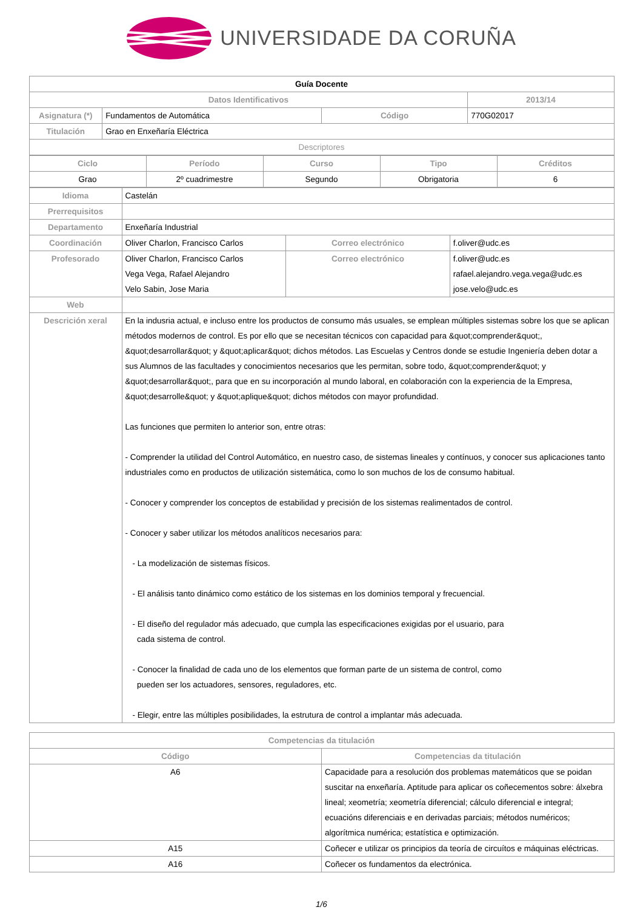UNIVERSIDADE DA CORUÑA
| Guía Docente | | | |
| --- | --- | --- | --- |
| Datos Identificativos | | | 2013/14 |
| Asignatura (*) | Fundamentos de Automática | Código | 770G02017 |
| Titulación | Grao en Enxeñaría Eléctrica | | |
| Descriptores | | | |
| Ciclo | Período | Curso | Tipo | Créditos |
| Grao | 2º cuadrimestre | Segundo | Obrigatoria | 6 |
| Idioma | Castelán | | |
| Prerrequisitos | | | |
| Departamento | Enxeñaría Industrial | | |
| Coordinación | Oliver Charlon, Francisco Carlos | Correo electrónico | f.oliver@udc.es |
| Profesorado | Oliver Charlon, Francisco Carlos Vega Vega, Rafael Alejandro Velo Sabin, Jose Maria | Correo electrónico | f.oliver@udc.es rafael.alejandro.vega.vega@udc.es jose.velo@udc.es |
| Web | | | |
| Descrición xeral | En la indusria actual, e incluso entre los productos de consumo más usuales, se emplean múltiples sistemas sobre los que se aplican métodos modernos de control. Es por ello que se necesitan técnicos con capacidad para &quot;comprender&quot;, &quot;desarrollar&quot; y &quot;aplicar&quot; dichos métodos. Las Escuelas y Centros donde se estudie Ingeniería deben dotar a sus Alumnos de las facultades y conocimientos necesarios que les permitan, sobre todo, &quot;comprender&quot; y &quot;desarrollar&quot;, para que en su incorporación al mundo laboral, en colaboración con la experiencia de la Empresa, &quot;desarrolle&quot; y &quot;aplique&quot; dichos métodos con mayor profundidad. Las funciones que permiten lo anterior son, entre otras: - Comprender la utilidad del Control Automático, en nuestro caso, de sistemas lineales y contínuos, y conocer sus aplicaciones tanto industriales como en productos de utilización sistemática, como lo son muchos de los de consumo habitual. - Conocer y comprender los conceptos de estabilidad y precisión de los sistemas realimentados de control. - Conocer y saber utilizar los métodos analíticos necesarios para: - La modelización de sistemas físicos. - El análisis tanto dinámico como estático de los sistemas en los dominios temporal y frecuencial. - El diseño del regulador más adecuado, que cumpla las especificaciones exigidas por el usuario, para cada sistema de control. - Conocer la finalidad de cada uno de los elementos que forman parte de un sistema de control, como pueden ser los actuadores, sensores, reguladores, etc. - Elegir, entre las múltiples posibilidades, la estrutura de control a implantar más adecuada. | | |
| Competencias da titulación | |
| Código | Competencias da titulación |
| A6 | Capacidade para a resolución dos problemas matemáticos que se poidan suscitar na enxeñaría. Aptitude para aplicar os coñecementos sobre: álxebra lineal; xeometría; xeometría diferencial; cálculo diferencial e integral; ecuacións diferenciais e en derivadas parciais; métodos numéricos; algorítmica numérica; estatística e optimización. |
| A15 | Coñecer e utilizar os principios da teoría de circuítos e máquinas eléctricas. |
| A16 | Coñecer os fundamentos da electrónica. |
1/6